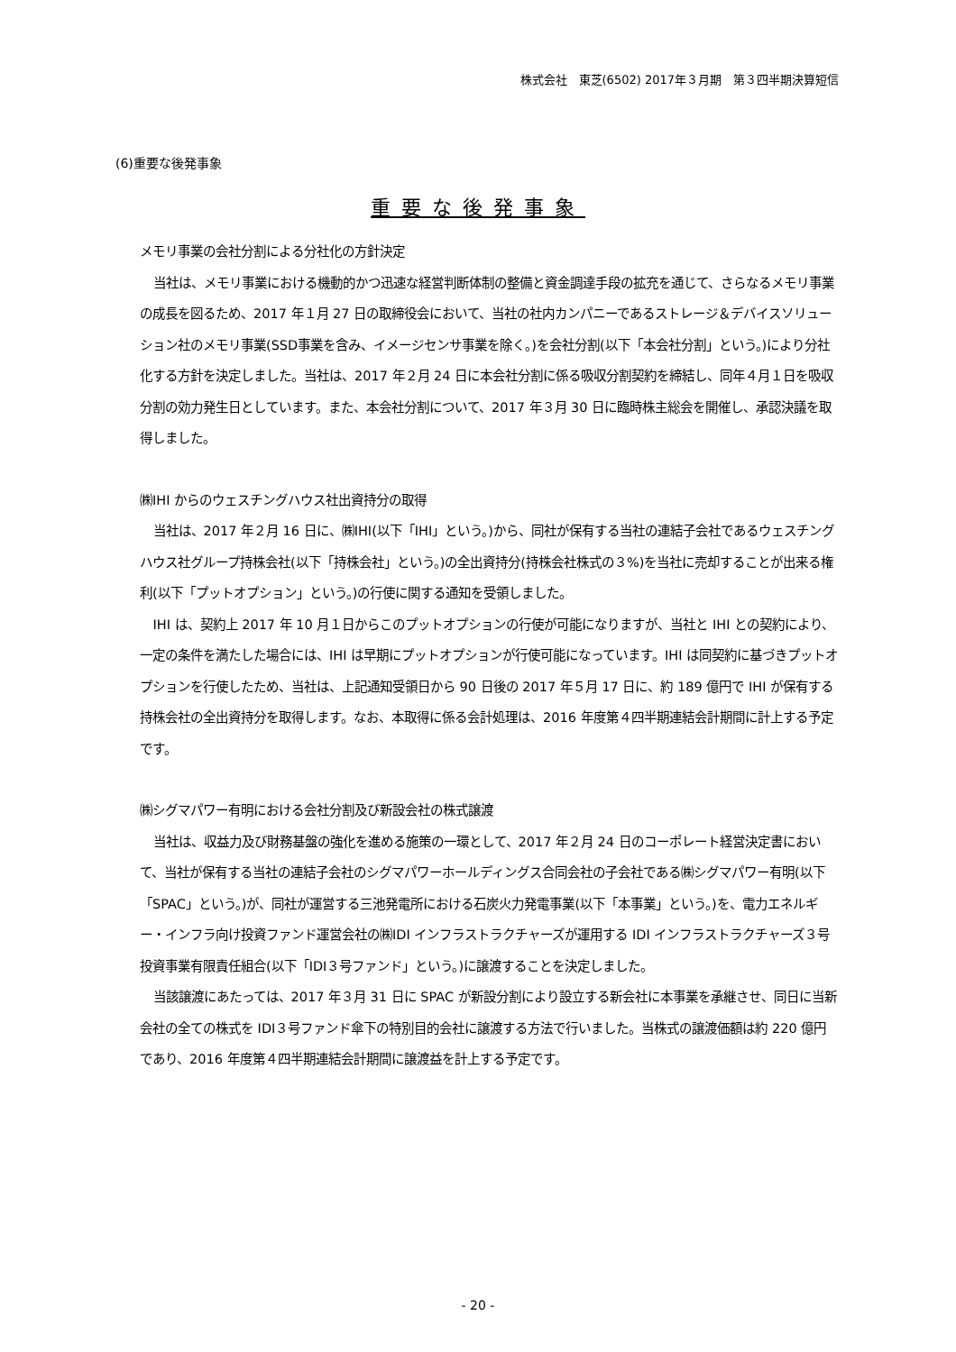株式会社　東芝(6502) 2017年３月期　第３四半期決算短信
(6)重要な後発事象
重要な後発事象
メモリ事業の会社分割による分社化の方針決定
当社は、メモリ事業における機動的かつ迅速な経営判断体制の整備と資金調達手段の拡充を通じて、さらなるメモリ事業の成長を図るため、2017 年１月 27 日の取締役会において、当社の社内カンパニーであるストレージ＆デバイスソリューション社のメモリ事業(SSD事業を含み、イメージセンサ事業を除く。)を会社分割(以下「本会社分割」という。)により分社化する方針を決定しました。当社は、2017 年２月 24 日に本会社分割に係る吸収分割契約を締結し、同年４月１日を吸収分割の効力発生日としています。また、本会社分割について、2017 年３月 30 日に臨時株主総会を開催し、承認決議を取得しました。
㈱IHI からのウェスチングハウス社出資持分の取得
当社は、2017 年２月 16 日に、㈱IHI(以下「IHI」という。)から、同社が保有する当社の連結子会社であるウェスチングハウス社グループ持株会社(以下「持株会社」という。)の全出資持分(持株会社株式の３%)を当社に売却することが出来る権利(以下「プットオプション」という。)の行使に関する通知を受領しました。
IHI は、契約上 2017 年 10 月１日からこのプットオプションの行使が可能になりますが、当社と IHI との契約により、一定の条件を満たした場合には、IHI は早期にプットオプションが行使可能になっています。IHI は同契約に基づきプットオプションを行使したため、当社は、上記通知受領日から 90 日後の 2017 年５月 17 日に、約 189 億円で IHI が保有する持株会社の全出資持分を取得します。なお、本取得に係る会計処理は、2016 年度第４四半期連結会計期間に計上する予定です。
㈱シグマパワー有明における会社分割及び新設会社の株式譲渡
当社は、収益力及び財務基盤の強化を進める施策の一環として、2017 年２月 24 日のコーポレート経営決定書において、当社が保有する当社の連結子会社のシグマパワーホールディングス合同会社の子会社である㈱シグマパワー有明(以下「SPAC」という。)が、同社が運営する三池発電所における石炭火力発電事業(以下「本事業」という。)を、電力エネルギー・インフラ向け投資ファンド運営会社の㈱IDI インフラストラクチャーズが運用する IDI インフラストラクチャーズ３号投資事業有限責任組合(以下「IDI３号ファンド」という。)に譲渡することを決定しました。
当該譲渡にあたっては、2017 年３月 31 日に SPAC が新設分割により設立する新会社に本事業を承継させ、同日に当新会社の全ての株式を IDI３号ファンド傘下の特別目的会社に譲渡する方法で行いました。当株式の譲渡価額は約 220 億円であり、2016 年度第４四半期連結会計期間に譲渡益を計上する予定です。
- 20 -